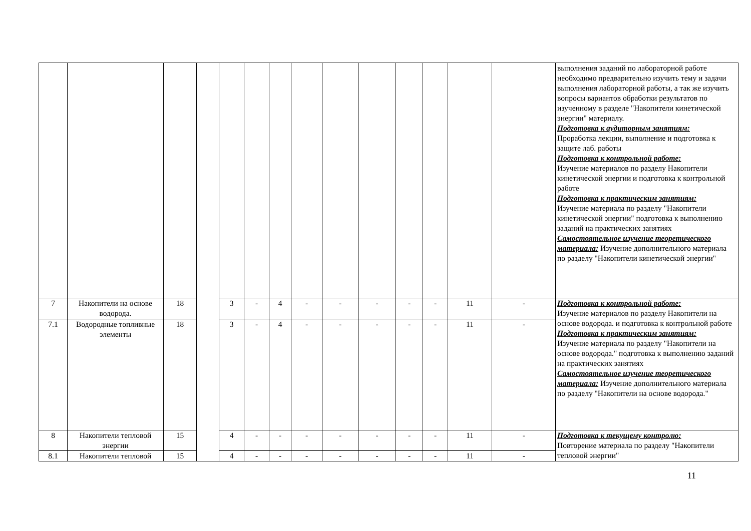| | | | | | | | | | | | | | | выполнения заданий по лабораторной работе необходимо предварительно изучить тему и задачи выполнения лабораторной работы, а так же изучить вопросы вариантов обработки результатов по изученному в разделе "Накопители кинетической энергии" материалу. Подготовка к аудиторным занятиям: Проработка лекции, выполнение и подготовка к защите лаб. работы Подготовка к контрольной работе: Изучение материалов по разделу Накопители кинетической энергии и подготовка к контрольной работе Подготовка к практическим занятиям: Изучение материала по разделу "Накопители кинетической энергии" подготовка к выполнению заданий на практических занятиях Самостоятельное изучение теоретического материала: Изучение дополнительного материала по разделу "Накопители кинетической энергии" |
| 7 | Накопители на основе водорода. | 18 | | 3 | - | 4 | - | - | - | - | - | 11 | - | Подготовка к контрольной работе: Изучение материалов по разделу Накопители на основе водорода. и подготовка к контрольной работе Подготовка к практическим занятиям: Изучение материала по разделу "Накопители на основе водорода." подготовка к выполнению заданий на практических занятиях Самостоятельное изучение теоретического материала: Изучение дополнительного материала по разделу "Накопители на основе водорода." |
| 7.1 | Водородные топливные элементы | 18 | | 3 | - | 4 | - | - | - | - | - | 11 | - | |
| 8 | Накопители тепловой энергии | 15 | | 4 | - | - | - | - | - | - | - | 11 | - | Подготовка к текущему контролю: Повторение материала по разделу "Накопители тепловой энергии" |
| 8.1 | Накопители тепловой | 15 | | 4 | - | - | - | - | - | - | - | 11 | - | |
11